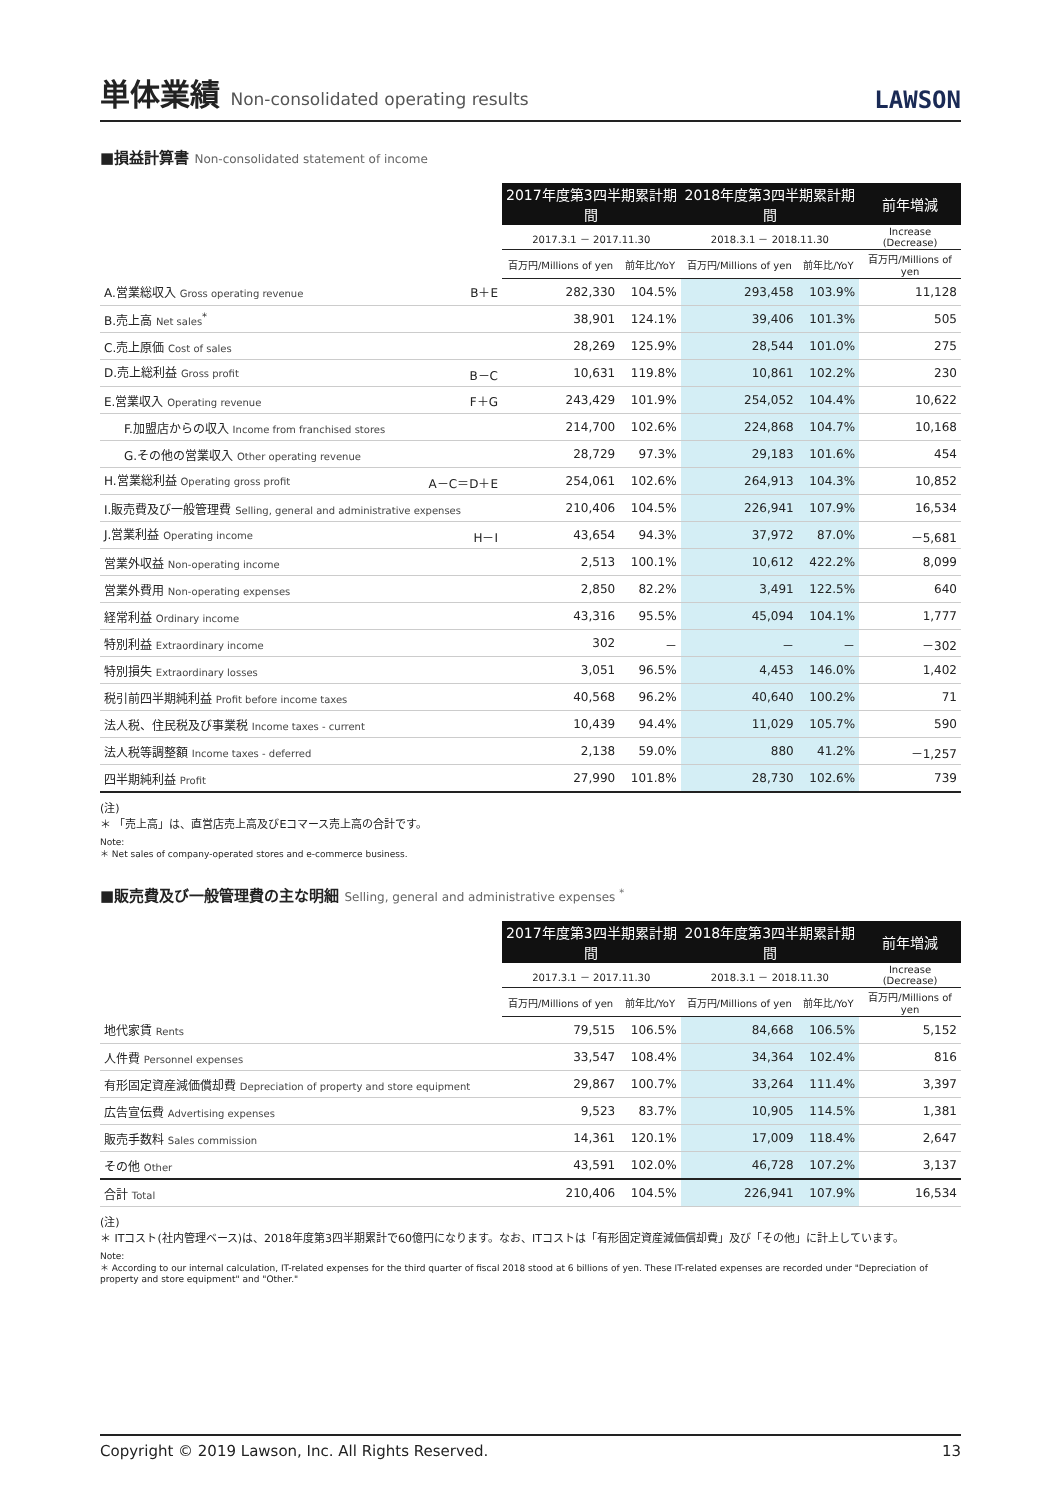単体業績 Non-consolidated operating results
LAWSON
■損益計算書 Non-consolidated statement of income
| | 2017年度第3四半期累計期間 | | 2018年度第3四半期累計期間 | | 前年増減 |
| --- | --- | --- | --- | --- | --- |
| | 2017.3.1 － 2017.11.30 | | 2018.3.1 － 2018.11.30 | | Increase (Decrease) |
| | 百万円/Millions of yen | 前年比/YoY | 百万円/Millions of yen | 前年比/YoY | 百万円/Millions of yen |
| A.営業総収入 Gross operating revenue B＋E | 282,330 | 104.5% | 293,458 | 103.9% | 11,128 |
| B.売上高 Net sales<sup>*</sup> | 38,901 | 124.1% | 39,406 | 101.3% | 505 |
| C.売上原価 Cost of sales | 28,269 | 125.9% | 28,544 | 101.0% | 275 |
| D.売上総利益 Gross profit B－C | 10,631 | 119.8% | 10,861 | 102.2% | 230 |
| E.営業収入 Operating revenue F＋G | 243,429 | 101.9% | 254,052 | 104.4% | 10,622 |
| F.加盟店からの収入 Income from franchised stores | 214,700 | 102.6% | 224,868 | 104.7% | 10,168 |
| G.その他の営業収入 Other operating revenue | 28,729 | 97.3% | 29,183 | 101.6% | 454 |
| H.営業総利益 Operating gross profit A－C＝D＋E | 254,061 | 102.6% | 264,913 | 104.3% | 10,852 |
| I.販売費及び一般管理費 Selling, general and administrative expenses | 210,406 | 104.5% | 226,941 | 107.9% | 16,534 |
| J.営業利益 Operating income H－I | 43,654 | 94.3% | 37,972 | 87.0% | －5,681 |
| 営業外収益 Non-operating income | 2,513 | 100.1% | 10,612 | 422.2% | 8,099 |
| 営業外費用 Non-operating expenses | 2,850 | 82.2% | 3,491 | 122.5% | 640 |
| 経常利益 Ordinary income | 43,316 | 95.5% | 45,094 | 104.1% | 1,777 |
| 特別利益 Extraordinary income | 302 | － | － | － | －302 |
| 特別損失 Extraordinary losses | 3,051 | 96.5% | 4,453 | 146.0% | 1,402 |
| 税引前四半期純利益 Profit before income taxes | 40,568 | 96.2% | 40,640 | 100.2% | 71 |
| 法人税、住民税及び事業税 Income taxes - current | 10,439 | 94.4% | 11,029 | 105.7% | 590 |
| 法人税等調整額 Income taxes - deferred | 2,138 | 59.0% | 880 | 41.2% | －1,257 |
| 四半期純利益 Profit | 27,990 | 101.8% | 28,730 | 102.6% | 739 |
(注)
＊ 「売上高」は、直営店売上高及びEコマース売上高の合計です。
Note:
＊ Net sales of company-operated stores and e-commerce business.
■販売費及び一般管理費の主な明細 Selling, general and administrative expenses <sup>*</sup>
| | 2017年度第3四半期累計期間 | | 2018年度第3四半期累計期間 | | 前年増減 |
| --- | --- | --- | --- | --- | --- |
| | 2017.3.1 － 2017.11.30 | | 2018.3.1 － 2018.11.30 | | Increase (Decrease) |
| | 百万円/Millions of yen | 前年比/YoY | 百万円/Millions of yen | 前年比/YoY | 百万円/Millions of yen |
| 地代家賃 Rents | 79,515 | 106.5% | 84,668 | 106.5% | 5,152 |
| 人件費 Personnel expenses | 33,547 | 108.4% | 34,364 | 102.4% | 816 |
| 有形固定資産減価償却費 Depreciation of property and store equipment | 29,867 | 100.7% | 33,264 | 111.4% | 3,397 |
| 広告宣伝費 Advertising expenses | 9,523 | 83.7% | 10,905 | 114.5% | 1,381 |
| 販売手数料 Sales commission | 14,361 | 120.1% | 17,009 | 118.4% | 2,647 |
| その他 Other | 43,591 | 102.0% | 46,728 | 107.2% | 3,137 |
| 合計 Total | 210,406 | 104.5% | 226,941 | 107.9% | 16,534 |
(注)
＊ ITコスト(社内管理ベース)は、2018年度第3四半期累計で60億円になります。なお、ITコストは「有形固定資産減価償却費」及び「その他」に計上しています。
Note:
＊ According to our internal calculation, IT-related expenses for the third quarter of fiscal 2018 stood at 6 billions of yen. These IT-related expenses are recorded under "Depreciation of property and store equipment" and "Other."
Copyright © 2019 Lawson, Inc. All Rights Reserved. 13